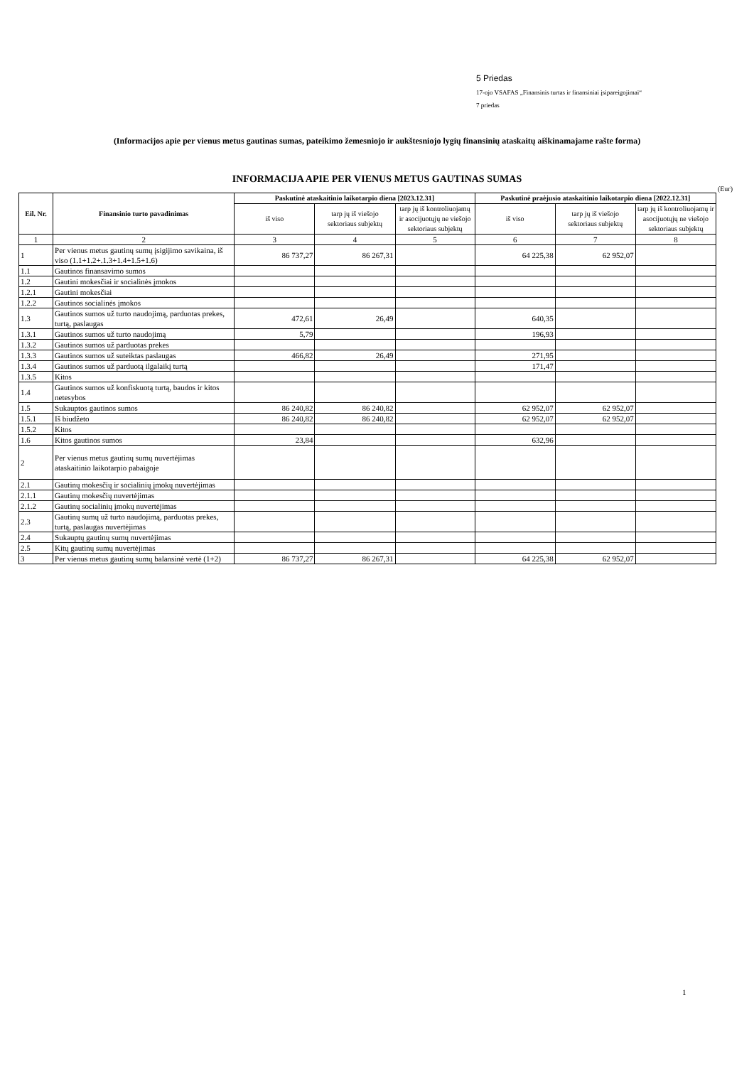5 Priedas
17-ojo VSAFAS „Finansinis turtas ir finansiniai įsipareigojimai“
7 priedas
(Informacijos apie per vienus metus gautinas sumas, pateikimo žemesniojo ir aukštesniojo lygių finansinių ataskaitų aiškinamajame rašte forma)
INFORMACIJA APIE PER VIENUS METUS GAUTINAS SUMAS
(Eur)
| Eil. Nr. | Finansinio turto pavadinimas | Paskutinė ataskaitinio laikotarpio diena [2023.12.31] | | | Paskutinė praėjusio ataskaitinio laikotarpio diena [2022.12.31] | | |
| --- | --- | --- | --- | --- | --- | --- | --- |
| | | iš viso | tarp jų iš viešojo sektoriaus subjektų | tarp jų iš kontroliuojamų ir asocijuotųjų ne viešojo sektoriaus subjektų | iš viso | tarp jų iš viešojo sektoriaus subjektų | tarp jų iš kontroliuojamų ir asocijuotųjų ne viešojo sektoriaus subjektų |
| 1 | 2 | 3 | 4 | 5 | 6 | 7 | 8 |
| 1 | Per vienus metus gautinų sumų įsigijimo savikaina, iš viso (1.1+1.2+.1.3+1.4+1.5+1.6) | 86 737,27 | 86 267,31 | | 64 225,38 | 62 952,07 | |
| 1.1 | Gautinos finansavimo sumos | | | | | | |
| 1.2 | Gautini mokesčiai ir socialinės įmokos | | | | | | |
| 1.2.1 | Gautini mokesčiai | | | | | | |
| 1.2.2 | Gautinos socialinės įmokos | | | | | | |
| 1.3 | Gautinos sumos už turto naudojimą, parduotas prekes, turtą, paslaugas | 472,61 | 26,49 | | 640,35 | | |
| 1.3.1 | Gautinos sumos už turto naudojimą | 5,79 | | | 196,93 | | |
| 1.3.2 | Gautinos sumos už parduotas prekes | | | | | | |
| 1.3.3 | Gautinos sumos už suteiktas paslaugas | 466,82 | 26,49 | | 271,95 | | |
| 1.3.4 | Gautinos sumos už parduotą ilgalaikį turtą | | | | 171,47 | | |
| 1.3.5 | Kitos | | | | | | |
| 1.4 | Gautinos sumos už konfiskuotą turtą, baudos ir kitos netesybos | | | | | | |
| 1.5 | Sukauptos gautinos sumos | 86 240,82 | 86 240,82 | | 62 952,07 | 62 952,07 | |
| 1.5.1 | Iš biudžeto | 86 240,82 | 86 240,82 | | 62 952,07 | 62 952,07 | |
| 1.5.2 | Kitos | | | | | | |
| 1.6 | Kitos gautinos sumos | 23,84 | | | 632,96 | | |
| 2 | Per vienus metus gautinų sumų nuvertėjimas ataskaitinio laikotarpio pabaigoje | | | | | | |
| 2.1 | Gautinų mokesčių ir socialinių įmokų nuvertėjimas | | | | | | |
| 2.1.1 | Gautinų mokesčių nuvertėjimas | | | | | | |
| 2.1.2 | Gautinų socialinių įmokų nuvertėjimas | | | | | | |
| 2.3 | Gautinų sumų už turto naudojimą, parduotas prekes, turtą, paslaugas nuvertėjimas | | | | | | |
| 2.4 | Sukauptų gautinų sumų nuvertėjimas | | | | | | |
| 2.5 | Kitų gautinų sumų nuvertėjimas | | | | | | |
| 3 | Per vienus metus gautinų sumų balansinė vertė (1+2) | 86 737,27 | 86 267,31 | | 64 225,38 | 62 952,07 | |
1